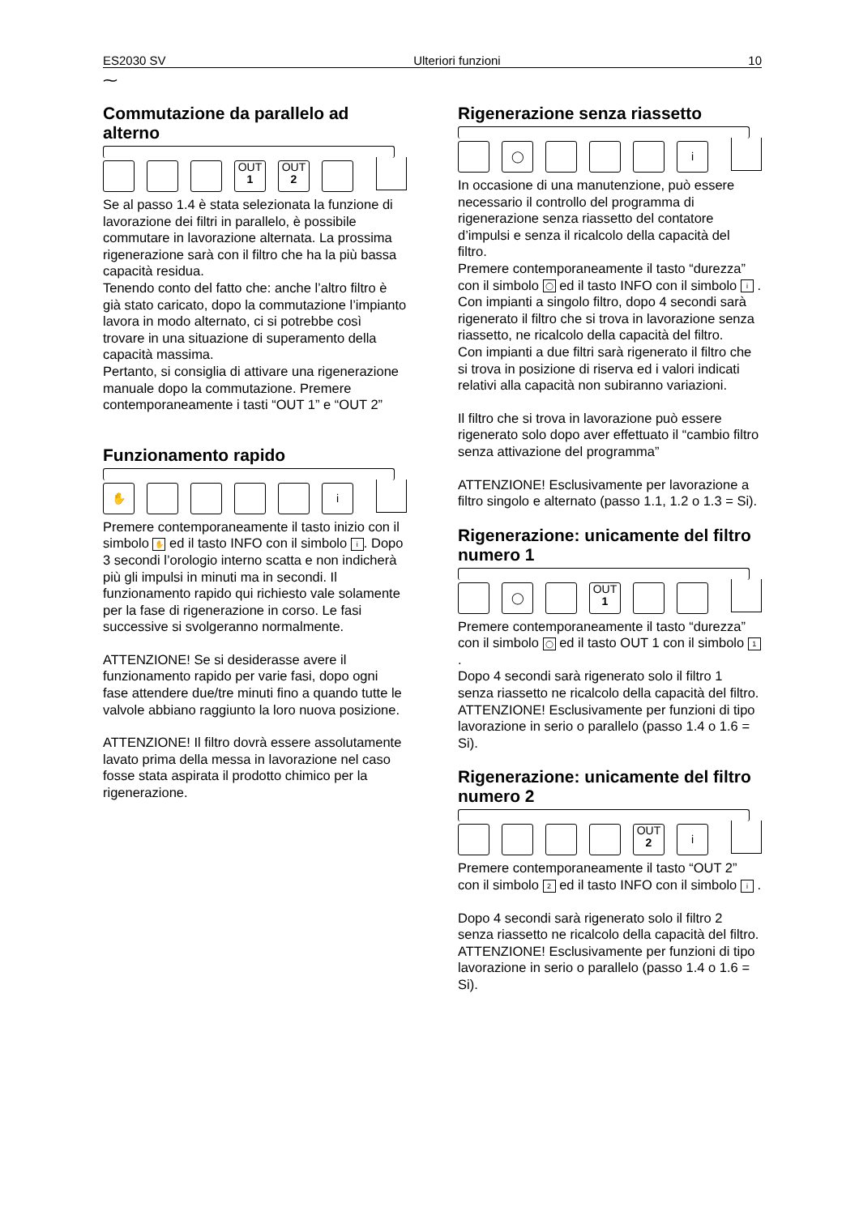ES2030 SV Ulteriori funzioni 10
⁓
Commutazione da parallelo ad alterno
OUT
1
OUT
2
Se al passo 1.4 è stata selezionata la funzione di lavorazione dei filtri in parallelo, è possibile commutare in lavorazione alternata. La prossima rigenerazione sarà con il filtro che ha la più bassa capacità residua.
Tenendo conto del fatto che: anche l’altro filtro è già stato caricato, dopo la commutazione l’impianto lavora in modo alternato, ci si potrebbe così trovare in una situazione di superamento della capacità massima.
Pertanto, si consiglia di attivare una rigenerazione manuale dopo la commutazione. Premere contemporaneamente i tasti “OUT 1” e “OUT 2”
Funzionamento rapido
✋ i
Premere contemporaneamente il tasto inizio con il simbolo ✋ ed il tasto INFO con il simbolo i. Dopo 3 secondi l’orologio interno scatta e non indicherà più gli impulsi in minuti ma in secondi. Il funzionamento rapido qui richiesto vale solamente per la fase di rigenerazione in corso. Le fasi successive si svolgeranno normalmente.
ATTENZIONE! Se si desiderasse avere il funzionamento rapido per varie fasi, dopo ogni fase attendere due/tre minuti fino a quando tutte le valvole abbiano raggiunto la loro nuova posizione.
ATTENZIONE! Il filtro dovrà essere assolutamente lavato prima della messa in lavorazione nel caso fosse stata aspirata il prodotto chimico per la rigenerazione.
Rigenerazione senza riassetto
◯ i
In occasione di una manutenzione, può essere necessario il controllo del programma di rigenerazione senza riassetto del contatore d’impulsi e senza il ricalcolo della capacità del filtro.
Premere contemporaneamente il tasto “durezza” con il simbolo ◯ ed il tasto INFO con il simbolo i .
Con impianti a singolo filtro, dopo 4 secondi sarà rigenerato il filtro che si trova in lavorazione senza riassetto, ne ricalcolo della capacità del filtro.
Con impianti a due filtri sarà rigenerato il filtro che si trova in posizione di riserva ed i valori indicati relativi alla capacità non subiranno variazioni.
Il filtro che si trova in lavorazione può essere rigenerato solo dopo aver effettuato il “cambio filtro senza attivazione del programma”
ATTENZIONE! Esclusivamente per lavorazione a filtro singolo e alternato (passo 1.1, 1.2 o 1.3 = Si).
Rigenerazione: unicamente del filtro numero 1
◯
OUT
1
Premere contemporaneamente il tasto “durezza” con il simbolo ◯ ed il tasto OUT 1 con il simbolo 1 .
Dopo 4 secondi sarà rigenerato solo il filtro 1 senza riassetto ne ricalcolo della capacità del filtro.
ATTENZIONE! Esclusivamente per funzioni di tipo lavorazione in serio o parallelo (passo 1.4 o 1.6 = Si).
Rigenerazione: unicamente del filtro numero 2
OUT
2
i
Premere contemporaneamente il tasto “OUT 2” con il simbolo 2 ed il tasto INFO con il simbolo i .
Dopo 4 secondi sarà rigenerato solo il filtro 2 senza riassetto ne ricalcolo della capacità del filtro.
ATTENZIONE! Esclusivamente per funzioni di tipo lavorazione in serio o parallelo (passo 1.4 o 1.6 = Si).